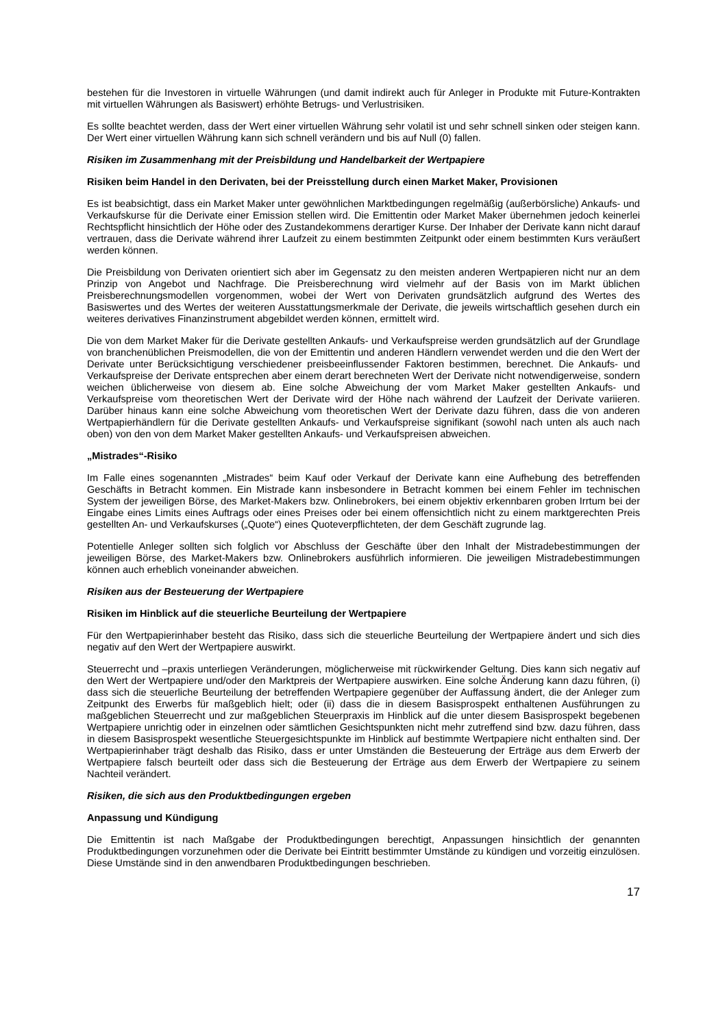bestehen für die Investoren in virtuelle Währungen (und damit indirekt auch für Anleger in Produkte mit Future-Kontrakten mit virtuellen Währungen als Basiswert) erhöhte Betrugs- und Verlustrisiken.
Es sollte beachtet werden, dass der Wert einer virtuellen Währung sehr volatil ist und sehr schnell sinken oder steigen kann. Der Wert einer virtuellen Währung kann sich schnell verändern und bis auf Null (0) fallen.
Risiken im Zusammenhang mit der Preisbildung und Handelbarkeit der Wertpapiere
Risiken beim Handel in den Derivaten, bei der Preisstellung durch einen Market Maker, Provisionen
Es ist beabsichtigt, dass ein Market Maker unter gewöhnlichen Marktbedingungen regelmäßig (außerbörsliche) Ankaufs- und Verkaufskurse für die Derivate einer Emission stellen wird. Die Emittentin oder Market Maker übernehmen jedoch keinerlei Rechtspflicht hinsichtlich der Höhe oder des Zustandekommens derartiger Kurse. Der Inhaber der Derivate kann nicht darauf vertrauen, dass die Derivate während ihrer Laufzeit zu einem bestimmten Zeitpunkt oder einem bestimmten Kurs veräußert werden können.
Die Preisbildung von Derivaten orientiert sich aber im Gegensatz zu den meisten anderen Wertpapieren nicht nur an dem Prinzip von Angebot und Nachfrage. Die Preisberechnung wird vielmehr auf der Basis von im Markt üblichen Preisberechnungsmodellen vorgenommen, wobei der Wert von Derivaten grundsätzlich aufgrund des Wertes des Basiswertes und des Wertes der weiteren Ausstattungsmerkmale der Derivate, die jeweils wirtschaftlich gesehen durch ein weiteres derivatives Finanzinstrument abgebildet werden können, ermittelt wird.
Die von dem Market Maker für die Derivate gestellten Ankaufs- und Verkaufspreise werden grundsätzlich auf der Grundlage von branchenüblichen Preismodellen, die von der Emittentin und anderen Händlern verwendet werden und die den Wert der Derivate unter Berücksichtigung verschiedener preisbeeinflussender Faktoren bestimmen, berechnet. Die Ankaufs- und Verkaufspreise der Derivate entsprechen aber einem derart berechneten Wert der Derivate nicht notwendigerweise, sondern weichen üblicherweise von diesem ab. Eine solche Abweichung der vom Market Maker gestellten Ankaufs- und Verkaufspreise vom theoretischen Wert der Derivate wird der Höhe nach während der Laufzeit der Derivate variieren. Darüber hinaus kann eine solche Abweichung vom theoretischen Wert der Derivate dazu führen, dass die von anderen Wertpapierhändlern für die Derivate gestellten Ankaufs- und Verkaufspreise signifikant (sowohl nach unten als auch nach oben) von den von dem Market Maker gestellten Ankaufs- und Verkaufspreisen abweichen.
„Mistrades“-Risiko
Im Falle eines sogenannten „Mistrades“ beim Kauf oder Verkauf der Derivate kann eine Aufhebung des betreffenden Geschäfts in Betracht kommen. Ein Mistrade kann insbesondere in Betracht kommen bei einem Fehler im technischen System der jeweiligen Börse, des Market-Makers bzw. Onlinebrokers, bei einem objektiv erkennbaren groben Irrtum bei der Eingabe eines Limits eines Auftrags oder eines Preises oder bei einem offensichtlich nicht zu einem marktgerechten Preis gestellten An- und Verkaufskurses („Quote“) eines Quoteverpflichteten, der dem Geschäft zugrunde lag.
Potentielle Anleger sollten sich folglich vor Abschluss der Geschäfte über den Inhalt der Mistradebestimmungen der jeweiligen Börse, des Market-Makers bzw. Onlinebrokers ausführlich informieren. Die jeweiligen Mistradebestimmungen können auch erheblich voneinander abweichen.
Risiken aus der Besteuerung der Wertpapiere
Risiken im Hinblick auf die steuerliche Beurteilung der Wertpapiere
Für den Wertpapierinhaber besteht das Risiko, dass sich die steuerliche Beurteilung der Wertpapiere ändert und sich dies negativ auf den Wert der Wertpapiere auswirkt.
Steuerrecht und –praxis unterliegen Veränderungen, möglicherweise mit rückwirkender Geltung. Dies kann sich negativ auf den Wert der Wertpapiere und/oder den Marktpreis der Wertpapiere auswirken. Eine solche Änderung kann dazu führen, (i) dass sich die steuerliche Beurteilung der betreffenden Wertpapiere gegenüber der Auffassung ändert, die der Anleger zum Zeitpunkt des Erwerbs für maßgeblich hielt; oder (ii) dass die in diesem Basisprospekt enthaltenen Ausführungen zu maßgeblichen Steuerrecht und zur maßgeblichen Steuerpraxis im Hinblick auf die unter diesem Basisprospekt begebenen Wertpapiere unrichtig oder in einzelnen oder sämtlichen Gesichtspunkten nicht mehr zutreffend sind bzw. dazu führen, dass in diesem Basisprospekt wesentliche Steuergesichtspunkte im Hinblick auf bestimmte Wertpapiere nicht enthalten sind. Der Wertpapierinhaber trägt deshalb das Risiko, dass er unter Umständen die Besteuerung der Erträge aus dem Erwerb der Wertpapiere falsch beurteilt oder dass sich die Besteuerung der Erträge aus dem Erwerb der Wertpapiere zu seinem Nachteil verändert.
Risiken, die sich aus den Produktbedingungen ergeben
Anpassung und Kündigung
Die Emittentin ist nach Maßgabe der Produktbedingungen berechtigt, Anpassungen hinsichtlich der genannten Produktbedingungen vorzunehmen oder die Derivate bei Eintritt bestimmter Umstände zu kündigen und vorzeitig einzulösen. Diese Umstände sind in den anwendbaren Produktbedingungen beschrieben.
17